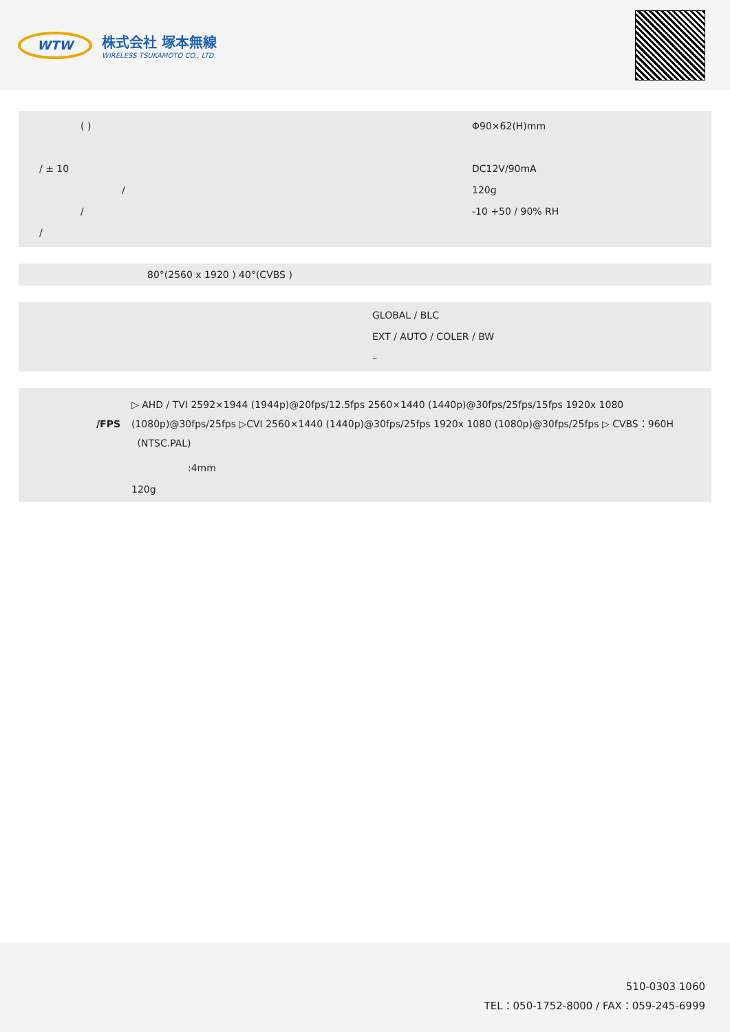WTW
株式会社 塚本無線
WIRELESS TSUKAMOTO CO., LTD.
| ( ) | Φ90×62(H)mm |
| / ± 10 | DC12V/90mA |
| / | 120g |
| / | -10 +50 / 90% RH |
| / | |
80°(2560 x 1920 ) 40°(CVBS )
GLOBAL / BLC
EXT / AUTO / COLER / BW
–
| /FPS | ▷ AHD / TVI 2592×1944 (1944p)@20fps/12.5fps 2560×1440 (1440p)@30fps/25fps/15fps 1920x 1080 (1080p)@30fps/25fps ▷CVI 2560×1440 (1440p)@30fps/25fps 1920x 1080 (1080p)@30fps/25fps ▷ CVBS：960H（NTSC.PAL) |
| | :4mm |
| | 120g |
510-0303 1060
TEL：050-1752-8000 / FAX：059-245-6999